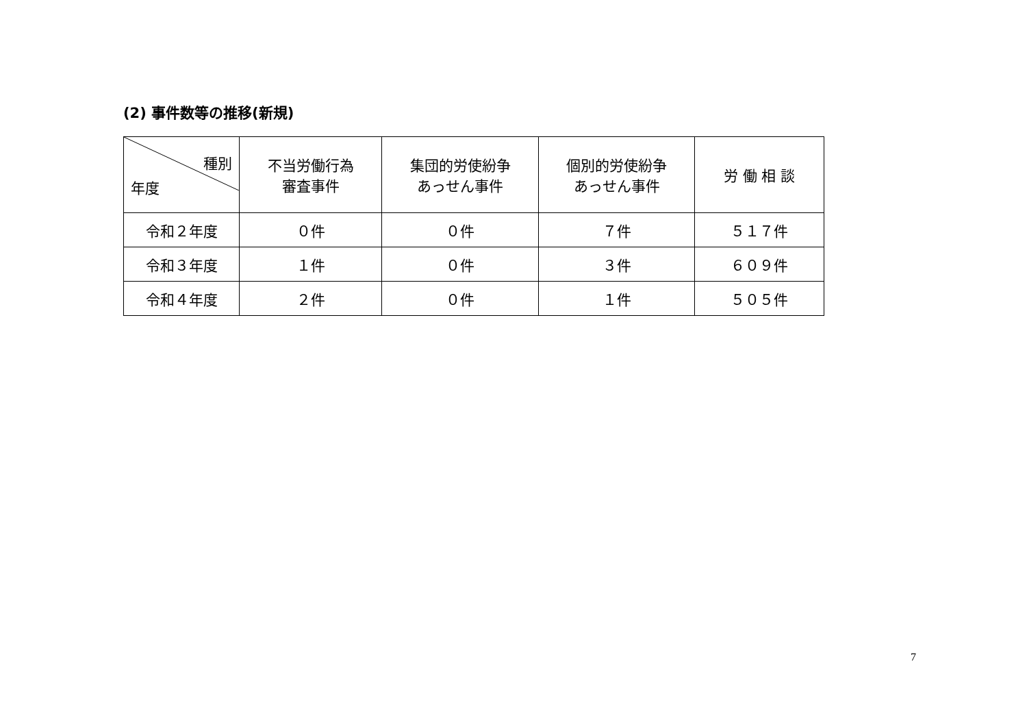(2) 事件数等の推移(新規)
| 種別 年度 | 不当労働行為 審査事件 | 集団的労使紛争 あっせん事件 | 個別的労使紛争 あっせん事件 | 労 働 相 談 |
| --- | --- | --- | --- | --- |
| 令和２年度 | ０件 | ０件 | ７件 | ５１７件 |
| 令和３年度 | １件 | ０件 | ３件 | ６０９件 |
| 令和４年度 | ２件 | ０件 | １件 | ５０５件 |
7